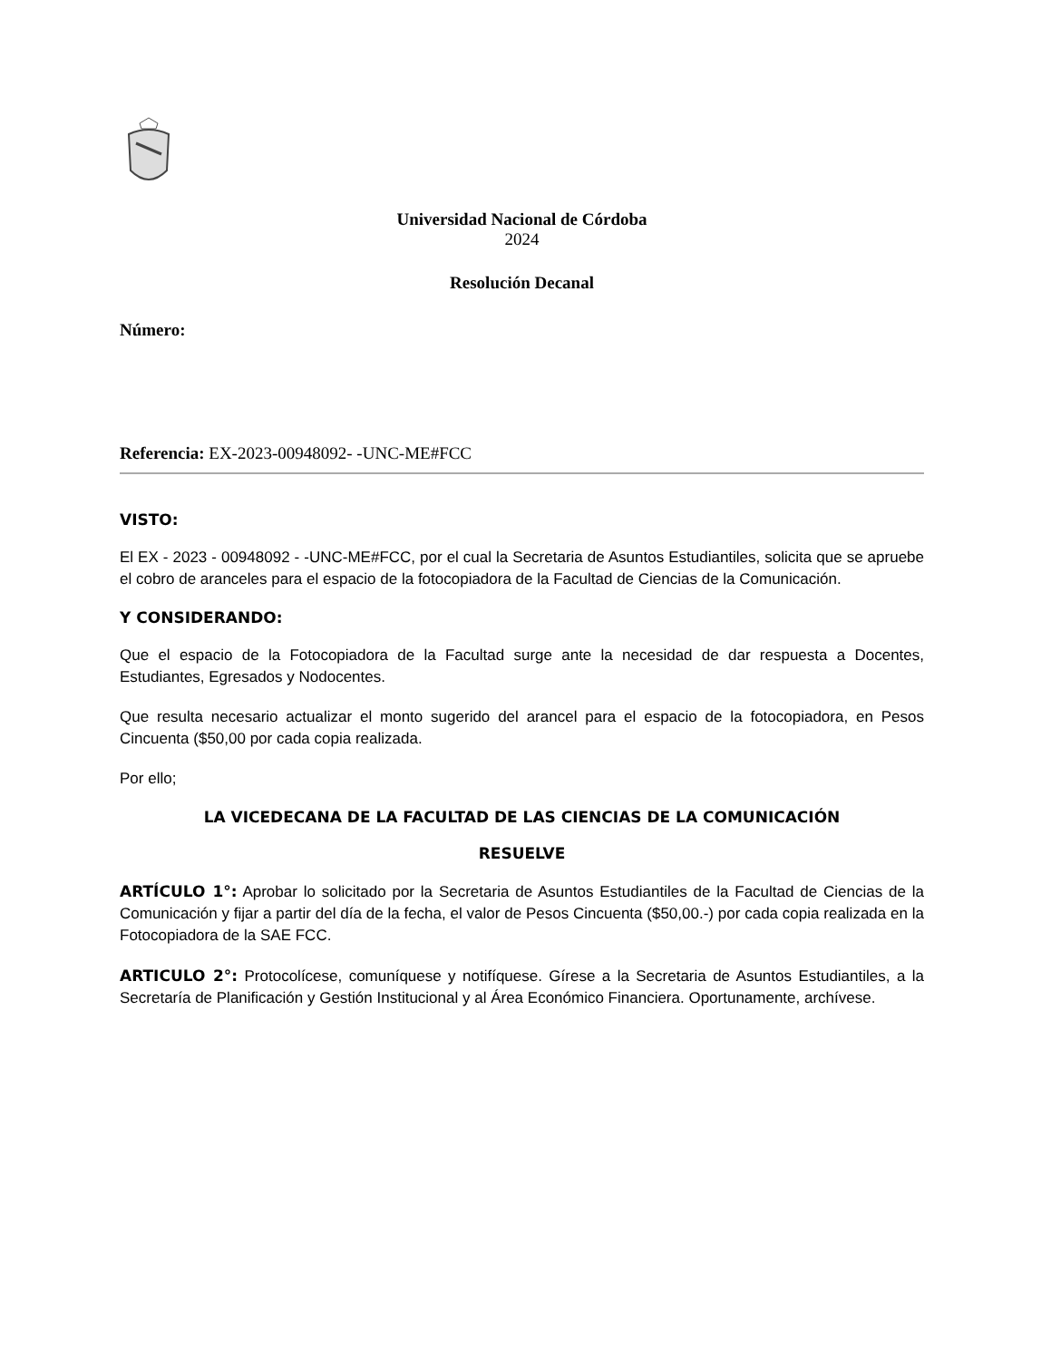Universidad Nacional de Córdoba
2024
Resolución Decanal
Número:
Referencia: EX-2023-00948092- -UNC-ME#FCC
VISTO:
El EX - 2023 - 00948092 - -UNC-ME#FCC, por el cual la Secretaria de Asuntos Estudiantiles, solicita que se apruebe el cobro de aranceles para el espacio de la fotocopiadora de la Facultad de Ciencias de la Comunicación.
Y CONSIDERANDO:
Que el espacio de la Fotocopiadora de la Facultad surge ante la necesidad de dar respuesta a Docentes, Estudiantes, Egresados y Nodocentes.
Que resulta necesario actualizar el monto sugerido del arancel para el espacio de la fotocopiadora, en Pesos Cincuenta ($50,00 por cada copia realizada.
Por ello;
LA VICEDECANA DE LA FACULTAD DE LAS CIENCIAS DE LA COMUNICACIÓN
RESUELVE
ARTÍCULO 1°: Aprobar lo solicitado por la Secretaria de Asuntos Estudiantiles de la Facultad de Ciencias de la Comunicación y fijar a partir del día de la fecha, el valor de Pesos Cincuenta ($50,00.-) por cada copia realizada en la Fotocopiadora de la SAE FCC.
ARTICULO 2°: Protocolícese, comuníquese y notifíquese. Gírese a la Secretaria de Asuntos Estudiantiles, a la Secretaría de Planificación y Gestión Institucional y al Área Económico Financiera. Oportunamente, archívese.